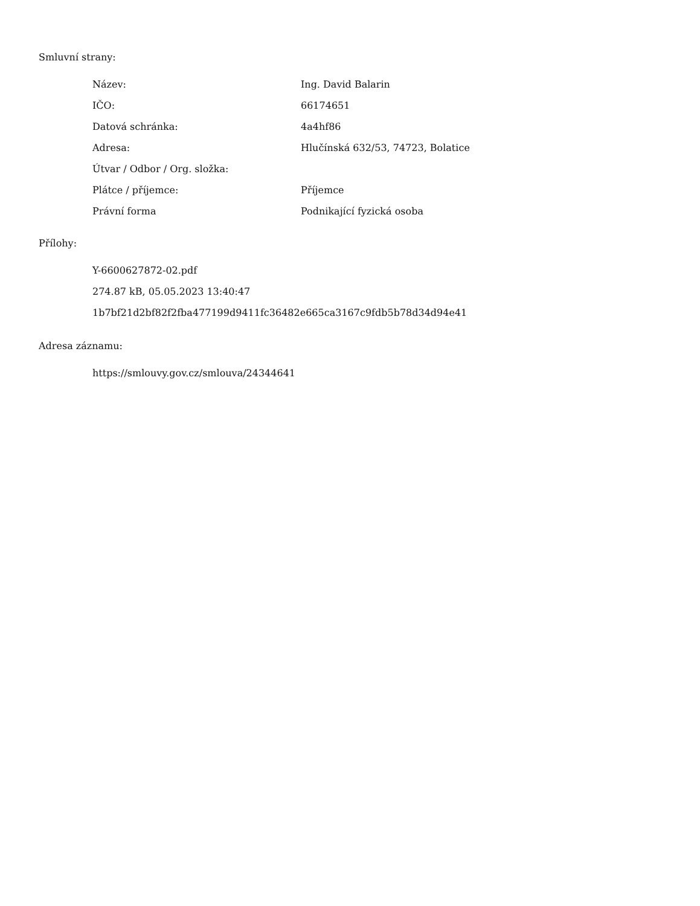Smluvní strany:
| Název: | Ing. David Balarin |
| IČO: | 66174651 |
| Datová schránka: | 4a4hf86 |
| Adresa: | Hlučínská 632/53, 74723, Bolatice |
| Útvar / Odbor / Org. složka: | |
| Plátce / příjemce: | Příjemce |
| Právní forma | Podnikající fyzická osoba |
Přílohy:
Y-6600627872-02.pdf
274.87 kB, 05.05.2023 13:40:47
1b7bf21d2bf82f2fba477199d9411fc36482e665ca3167c9fdb5b78d34d94e41
Adresa záznamu:
https://smlouvy.gov.cz/smlouva/24344641